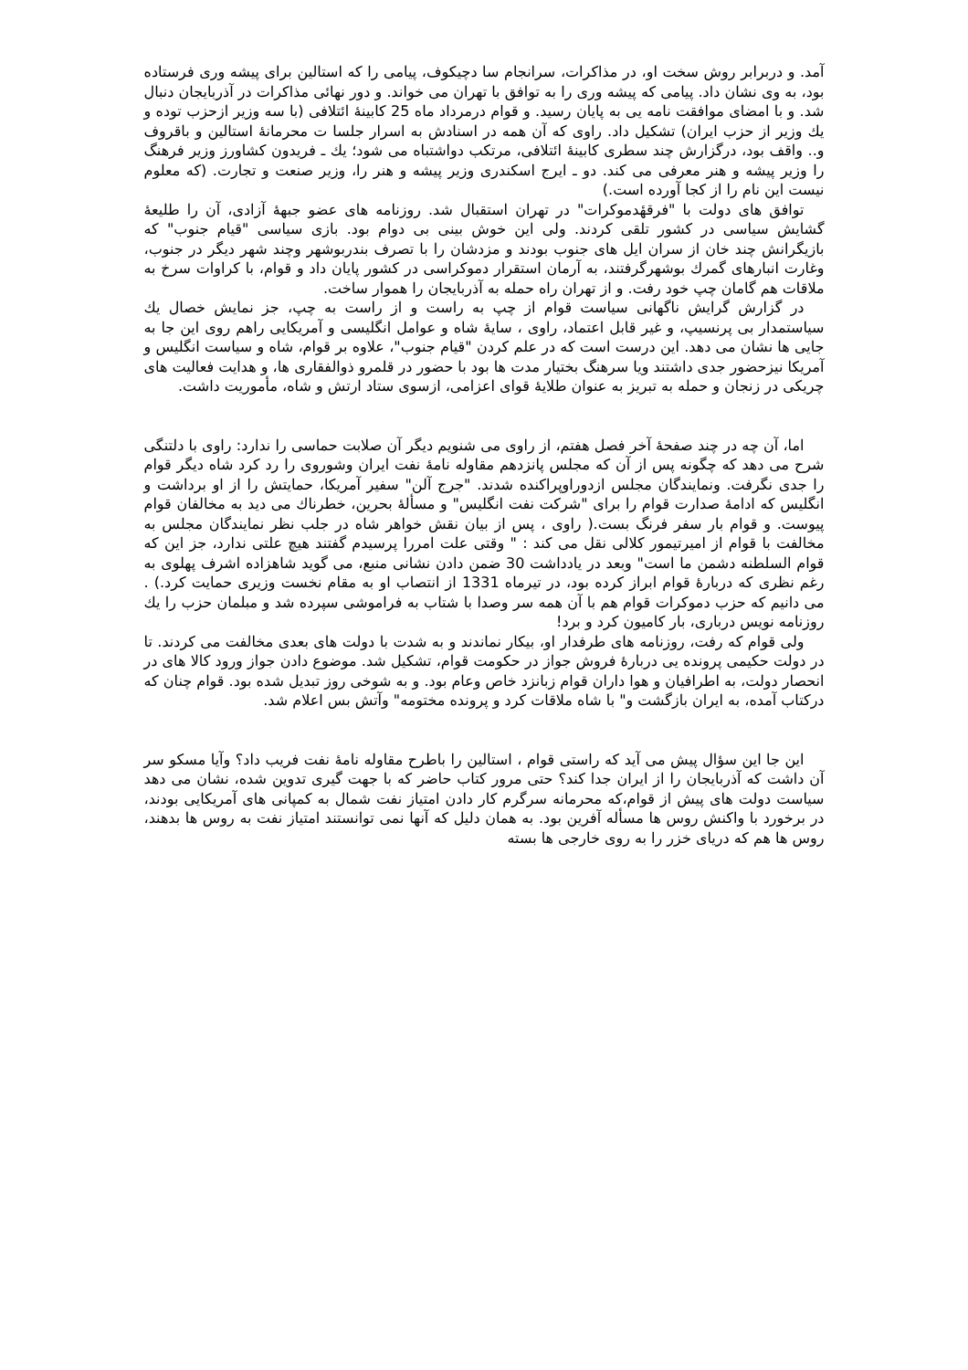آمد. و دربرابر روش سخت او، در مذاکرات، سرانجام سا دچیکوف، پیامی را که استالین برای پیشه وری فرستاده بود، به وی نشان داد. پیامی که پیشه وری را به توافق با تهران می خواند. و دور نهائی مذاکرات در آذربایجان دنبال شد. و با امضای موافقت نامه یی به پایان رسید. و قوام درمرداد ماه 25 کابینهٔ ائتلافی (با سه وزیر ازحزب توده و یك وزیر از حزب ایران) تشکیل داد. راوی که آن همه در اسنادش به اسرار جلسا ت محرمانهٔ استالین و باقروف و.. واقف بود، درگزارش چند سطری کابینهٔ ائتلافی، مرتکب دواشتباه می شود؛ یك ـ فریدون کشاورز وزیر فرهنگ را وزیر پیشه و هنر معرفی می کند. دو ـ ایرج اسکندری وزیر پیشه و هنر را، وزیر صنعت و تجارت. (که معلوم نیست این نام را از کجا آورده است.)
توافق های دولت با "فرقهٔدموکرات" در تهران استقبال شد. روزنامه های عضو جبههٔ آزادی، آن را طلیعهٔ گشایش سیاسی در کشور تلقی کردند. ولی این خوش بینی بی دوام بود. بازی سیاسی "قیام جنوب" که بازیگرانش چند خان از سران ایل های جنوب بودند و مزدشان را با تصرف بندربوشهر وچند شهر دیگر در جنوب، وغارت انبارهای گمرك بوشهرگرفتند، به آرمان استقرار دموکراسی در کشور پایان داد و قوام، با کراوات سرخ به ملاقات هم گامان چپ خود رفت. و از تهران راه حمله به آذربایجان را هموار ساخت.
در گزارش گرایش ناگهانی سیاست قوام از چپ به راست و از راست به چپ، جز نمایش خصال یك سیاستمدار بی پرنسیپ، و غیر قابل اعتماد، راوی ، سایهٔ شاه و عوامل انگلیسی و آمریکایی راهم روی این جا به جایی ها نشان می دهد. این درست است که در علم کردن "قیام جنوب"، علاوه بر قوام، شاه و سیاست انگلیس و آمریکا نیزحضور جدی داشتند ویا سرهنگ بختیار مدت ها بود با حضور در قلمرو ذوالفقاری ها، و هدایت فعالیت های چریکی در زنجان و حمله به تبریز به عنوان طلایهٔ قوای اعزامی، ازسوی ستاد ارتش و شاه، مأموریت داشت.
اما، آن چه در چند صفحهٔ آخر فصل هفتم، از راوی می شنویم دیگر آن صلابت حماسی را ندارد: راوی با دلتنگی شرح می دهد که چگونه پس از آن که مجلس پانزدهم مقاوله نامهٔ نفت ایران وشوروی را رد کرد شاه دیگر قوام را جدی نگرفت. ونمایندگان مجلس ازدوراوپراکنده شدند. "جرج آلن" سفیر آمریکا، حمایتش را از او برداشت و انگلیس که ادامهٔ صدارت قوام را برای "شرکت نفت انگلیس" و مسألهٔ بحرین، خطرناك می دید به مخالفان قوام پیوست. و قوام بار سفر فرنگ بست.( راوی ، پس از بیان نقش خواهر شاه در جلب نظر نمایندگان مجلس به مخالفت با قوام از امیرتیمور کلالی نقل می کند : " وقتی علت امررا پرسیدم گفتند هیچ علتی ندارد، جز این که قوام السلطنه دشمن ما است" وبعد در یادداشت 30 ضمن دادن نشانی منبع، می گوید شاهزاده اشرف پهلوی به رغم نظری که دربارهٔ قوام ابراز کرده بود، در تیرماه 1331 از انتصاب او به مقام نخست وزیری حمایت کرد.) . می دانیم که حزب دموکرات قوام هم با آن همه سر وصدا با شتاب به فراموشی سپرده شد و مبلمان حزب را یك روزنامه نویس درباری، بار کامیون کرد و برد!
ولی قوام که رفت، روزنامه های طرفدار او، بیکار نماندند و به شدت با دولت های بعدی مخالفت می کردند. تا در دولت حکیمی پرونده یی دربارهٔ فروش جواز در حکومت قوام، تشکیل شد. موضوع دادن جواز ورود کالا های در انحصار دولت، به اطرافیان و هوا داران قوام زبانزد خاص وعام بود. و به شوخی روز تبدیل شده بود. قوام چنان که درکتاب آمده، به ایران بازگشت و" با شاه ملاقات کرد و پرونده مختومه" وآتش بس اعلام شد.
این جا این سؤال پیش می آید که راستی قوام ، استالین را باطرح مقاوله نامهٔ نفت فریب داد؟ وآیا مسکو سر آن داشت که آذربایجان را از ایران جدا کند؟ حتی مرور کتاب حاضر که با جهت گیری تدوین شده، نشان می دهد سیاست دولت های پیش از قوام،که محرمانه سرگرم کار دادن امتیاز نفت شمال به کمپانی های آمریکایی بودند، در برخورد با واکنش روس ها مسأله آفرین بود. به همان دلیل که آنها نمی توانستند امتیاز نفت به روس ها بدهند، روس ها هم که دریای خزر را به روی خارجی ها بسته